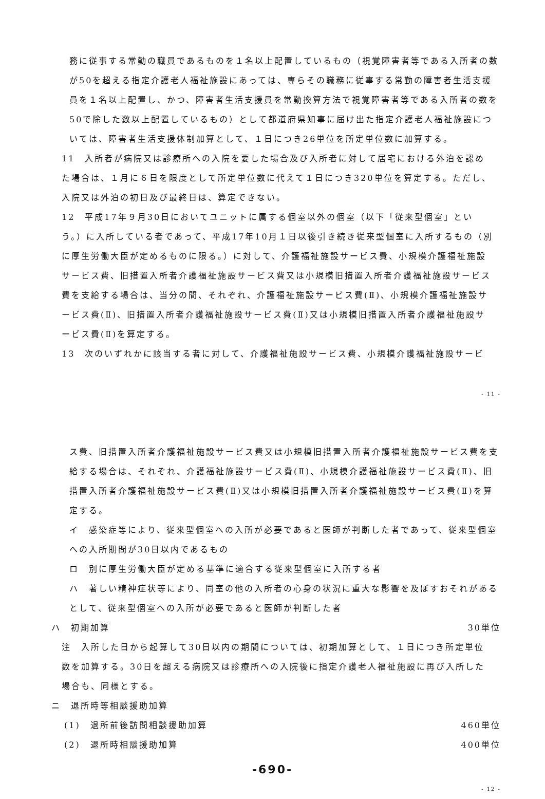務に従事する常勤の職員であるものを１名以上配置しているもの（視覚障害者等である入所者の数が50を超える指定介護老人福祉施設にあっては、専らその職務に従事する常勤の障害者生活支援員を１名以上配置し、かつ、障害者生活支援員を常勤換算方法で視覚障害者等である入所者の数を50で除した数以上配置しているもの）として都道府県知事に届け出た指定介護老人福祉施設については、障害者生活支援体制加算として、１日につき26単位を所定単位数に加算する。
11　入所者が病院又は診療所への入院を要した場合及び入所者に対して居宅における外泊を認めた場合は、１月に６日を限度として所定単位数に代えて１日につき320単位を算定する。ただし、入院又は外泊の初日及び最終日は、算定できない。
12　平成17年９月30日においてユニットに属する個室以外の個室（以下「従来型個室」という。）に入所している者であって、平成17年10月１日以後引き続き従来型個室に入所するもの（別に厚生労働大臣が定めるものに限る。）に対して、介護福祉施設サービス費、小規模介護福祉施設サービス費、旧措置入所者介護福祉施設サービス費又は小規模旧措置入所者介護福祉施設サービス費を支給する場合は、当分の間、それぞれ、介護福祉施設サービス費(Ⅱ)、小規模介護福祉施設サービス費(Ⅱ)、旧措置入所者介護福祉施設サービス費(Ⅱ)又は小規模旧措置入所者介護福祉施設サービス費(Ⅱ)を算定する。
13　次のいずれかに該当する者に対して、介護福祉施設サービス費、小規模介護福祉施設サービ
- 11 -
ス費、旧措置入所者介護福祉施設サービス費又は小規模旧措置入所者介護福祉施設サービス費を支給する場合は、それぞれ、介護福祉施設サービス費(Ⅱ)、小規模介護福祉施設サービス費(Ⅱ)、旧措置入所者介護福祉施設サービス費(Ⅱ)又は小規模旧措置入所者介護福祉施設サービス費(Ⅱ)を算定する。
イ　感染症等により、従来型個室への入所が必要であると医師が判断した者であって、従来型個室への入所期間が30日以内であるもの
ロ　別に厚生労働大臣が定める基準に適合する従来型個室に入所する者
ハ　著しい精神症状等により、同室の他の入所者の心身の状況に重大な影響を及ぼすおそれがあるとして、従来型個室への入所が必要であると医師が判断した者
ハ　初期加算 30単位
注　入所した日から起算して30日以内の期間については、初期加算として、１日につき所定単位数を加算する。30日を超える病院又は診療所への入院後に指定介護老人福祉施設に再び入所した場合も、同様とする。
ニ　退所時等相談援助加算
(1)　退所前後訪問相談援助加算 460単位
(2)　退所時相談援助加算 400単位
-690-
- 12 -